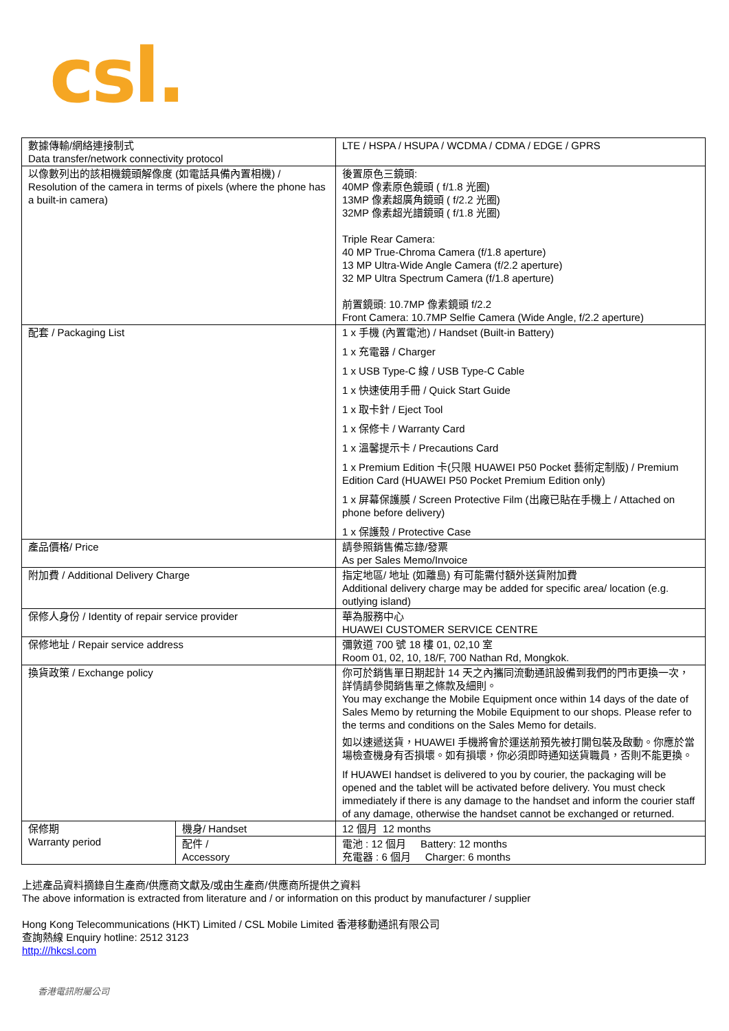csl.
| 數據傳輸/網絡連接制式 Data transfer/network connectivity protocol | | LTE / HSPA / HSUPA / WCDMA / CDMA / EDGE / GPRS |
| 以像數列出的該相機鏡頭解像度 (如電話具備內置相機) / Resolution of the camera in terms of pixels (where the phone has a built-in camera) | | 後置原色三鏡頭: 40MP 像素原色鏡頭 ( f/1.8 光圈) 13MP 像素超廣角鏡頭 ( f/2.2 光圈) 32MP 像素超光譜鏡頭 ( f/1.8 光圈) Triple Rear Camera: 40 MP True-Chroma Camera (f/1.8 aperture) 13 MP Ultra-Wide Angle Camera (f/2.2 aperture) 32 MP Ultra Spectrum Camera (f/1.8 aperture) 前置鏡頭: 10.7MP 像素鏡頭 f/2.2 Front Camera: 10.7MP Selfie Camera (Wide Angle, f/2.2 aperture) |
| 配套 / Packaging List | | 1 x 手機 (內置電池) / Handset (Built-in Battery) 1 x 充電器 / Charger 1 x USB Type-C 線 / USB Type-C Cable 1 x 快速使用手冊 / Quick Start Guide 1 x 取卡針 / Eject Tool 1 x 保修卡 / Warranty Card 1 x 溫馨提示卡 / Precautions Card 1 x Premium Edition 卡(只限 HUAWEI P50 Pocket 藝術定制版) / Premium Edition Card (HUAWEI P50 Pocket Premium Edition only) 1 x 屏幕保護膜 / Screen Protective Film (出廠已貼在手機上 / Attached on phone before delivery) 1 x 保護殼 / Protective Case |
| 產品價格/ Price | | 請參照銷售備忘錄/發票 As per Sales Memo/Invoice |
| 附加費 / Additional Delivery Charge | | 指定地區/ 地址 (如離島) 有可能需付額外送貨附加費 Additional delivery charge may be added for specific area/ location (e.g. outlying island) |
| 保修人身份 / Identity of repair service provider | | 華為服務中心 HUAWEI CUSTOMER SERVICE CENTRE |
| 保修地址 / Repair service address | | 彌敦道 700 號 18 樓 01, 02,10 室 Room 01, 02, 10, 18/F, 700 Nathan Rd, Mongkok. |
| 換貨政策 / Exchange policy | | 你可於銷售單日期起計 14 天之內攜同流動通訊設備到我們的門市更換一次，詳情請參閱銷售單之條款及細則。 You may exchange the Mobile Equipment once within 14 days of the date of Sales Memo by returning the Mobile Equipment to our shops. Please refer to the terms and conditions on the Sales Memo for details. 如以速遞送貨，HUAWEI 手機將會於運送前預先被打開包裝及啟動。你應於當場檢查機身有否損壞。如有損壞，你必須即時通知送貨職員，否則不能更換。 If HUAWEI handset is delivered to you by courier, the packaging will be opened and the tablet will be activated before delivery. You must check immediately if there is any damage to the handset and inform the courier staff of any damage, otherwise the handset cannot be exchanged or returned. |
| 保修期 Warranty period | 機身/ Handset | 12 個月 12 months |
| | 配件 / Accessory | 電池 : 12 個月 Battery: 12 months 充電器 : 6 個月 Charger: 6 months |
上述產品資料摘錄自生產商/供應商文獻及/或由生產商/供應商所提供之資料
The above information is extracted from literature and / or information on this product by manufacturer / supplier
Hong Kong Telecommunications (HKT) Limited / CSL Mobile Limited 香港移動通訊有限公司
查詢熱線 Enquiry hotline: 2512 3123
http:///hkcsl.com
香港電訊附屬公司